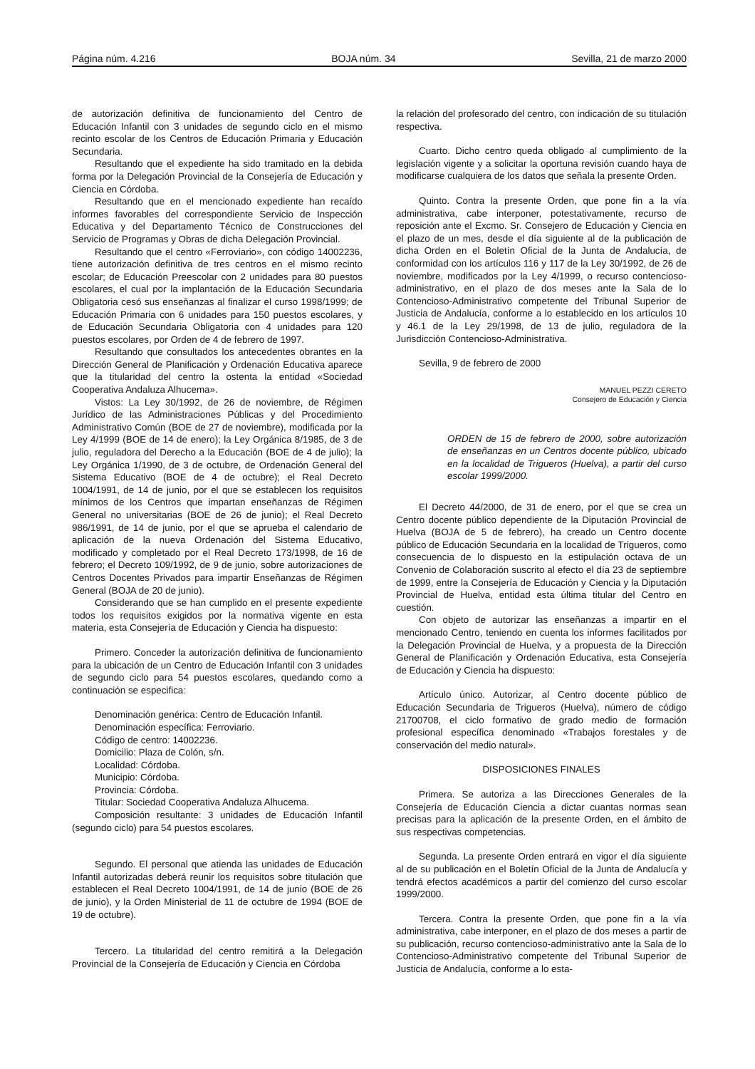Página núm. 4.216 BOJA núm. 34 Sevilla, 21 de marzo 2000
de autorización definitiva de funcionamiento del Centro de Educación Infantil con 3 unidades de segundo ciclo en el mismo recinto escolar de los Centros de Educación Primaria y Educación Secundaria.
Resultando que el expediente ha sido tramitado en la debida forma por la Delegación Provincial de la Consejería de Educación y Ciencia en Córdoba.
Resultando que en el mencionado expediente han recaído informes favorables del correspondiente Servicio de Inspección Educativa y del Departamento Técnico de Construcciones del Servicio de Programas y Obras de dicha Delegación Provincial.
Resultando que el centro «Ferroviario», con código 14002236, tiene autorización definitiva de tres centros en el mismo recinto escolar; de Educación Preescolar con 2 unidades para 80 puestos escolares, el cual por la implantación de la Educación Secundaria Obligatoria cesó sus enseñanzas al finalizar el curso 1998/1999; de Educación Primaria con 6 unidades para 150 puestos escolares, y de Educación Secundaria Obligatoria con 4 unidades para 120 puestos escolares, por Orden de 4 de febrero de 1997.
Resultando que consultados los antecedentes obrantes en la Dirección General de Planificación y Ordenación Educativa aparece que la titularidad del centro la ostenta la entidad «Sociedad Cooperativa Andaluza Alhucema».
Vistos: La Ley 30/1992, de 26 de noviembre, de Régimen Jurídico de las Administraciones Públicas y del Procedimiento Administrativo Común (BOE de 27 de noviembre), modificada por la Ley 4/1999 (BOE de 14 de enero); la Ley Orgánica 8/1985, de 3 de julio, reguladora del Derecho a la Educación (BOE de 4 de julio); la Ley Orgánica 1/1990, de 3 de octubre, de Ordenación General del Sistema Educativo (BOE de 4 de octubre); el Real Decreto 1004/1991, de 14 de junio, por el que se establecen los requisitos mínimos de los Centros que impartan enseñanzas de Régimen General no universitarias (BOE de 26 de junio); el Real Decreto 986/1991, de 14 de junio, por el que se aprueba el calendario de aplicación de la nueva Ordenación del Sistema Educativo, modificado y completado por el Real Decreto 173/1998, de 16 de febrero; el Decreto 109/1992, de 9 de junio, sobre autorizaciones de Centros Docentes Privados para impartir Enseñanzas de Régimen General (BOJA de 20 de junio).
Considerando que se han cumplido en el presente expediente todos los requisitos exigidos por la normativa vigente en esta materia, esta Consejería de Educación y Ciencia ha dispuesto:
Primero. Conceder la autorización definitiva de funcionamiento para la ubicación de un Centro de Educación Infantil con 3 unidades de segundo ciclo para 54 puestos escolares, quedando como a continuación se especifica:
Denominación genérica: Centro de Educación Infantil.
Denominación específica: Ferroviario.
Código de centro: 14002236.
Domicilio: Plaza de Colón, s/n.
Localidad: Córdoba.
Municipio: Córdoba.
Provincia: Córdoba.
Titular: Sociedad Cooperativa Andaluza Alhucema.
Composición resultante: 3 unidades de Educación Infantil (segundo ciclo) para 54 puestos escolares.
Segundo. El personal que atienda las unidades de Educación Infantil autorizadas deberá reunir los requisitos sobre titulación que establecen el Real Decreto 1004/1991, de 14 de junio (BOE de 26 de junio), y la Orden Ministerial de 11 de octubre de 1994 (BOE de 19 de octubre).
Tercero. La titularidad del centro remitirá a la Delegación Provincial de la Consejería de Educación y Ciencia en Córdoba
la relación del profesorado del centro, con indicación de su titulación respectiva.
Cuarto. Dicho centro queda obligado al cumplimiento de la legislación vigente y a solicitar la oportuna revisión cuando haya de modificarse cualquiera de los datos que señala la presente Orden.
Quinto. Contra la presente Orden, que pone fin a la vía administrativa, cabe interponer, potestativamente, recurso de reposición ante el Excmo. Sr. Consejero de Educación y Ciencia en el plazo de un mes, desde el día siguiente al de la publicación de dicha Orden en el Boletín Oficial de la Junta de Andalucía, de conformidad con los artículos 116 y 117 de la Ley 30/1992, de 26 de noviembre, modificados por la Ley 4/1999, o recurso contencioso-administrativo, en el plazo de dos meses ante la Sala de lo Contencioso-Administrativo competente del Tribunal Superior de Justicia de Andalucía, conforme a lo establecido en los artículos 10 y 46.1 de la Ley 29/1998, de 13 de julio, reguladora de la Jurisdicción Contencioso-Administrativa.
Sevilla, 9 de febrero de 2000
MANUEL PEZZI CERETO
Consejero de Educación y Ciencia
ORDEN de 15 de febrero de 2000, sobre autorización de enseñanzas en un Centros docente público, ubicado en la localidad de Trigueros (Huelva), a partir del curso escolar 1999/2000.
El Decreto 44/2000, de 31 de enero, por el que se crea un Centro docente público dependiente de la Diputación Provincial de Huelva (BOJA de 5 de febrero), ha creado un Centro docente público de Educación Secundaria en la localidad de Trigueros, como consecuencia de lo dispuesto en la estipulación octava de un Convenio de Colaboración suscrito al efecto el día 23 de septiembre de 1999, entre la Consejería de Educación y Ciencia y la Diputación Provincial de Huelva, entidad esta última titular del Centro en cuestión.
Con objeto de autorizar las enseñanzas a impartir en el mencionado Centro, teniendo en cuenta los informes facilitados por la Delegación Provincial de Huelva, y a propuesta de la Dirección General de Planificación y Ordenación Educativa, esta Consejería de Educación y Ciencia ha dispuesto:
Artículo único. Autorizar, al Centro docente público de Educación Secundaria de Trigueros (Huelva), número de código 21700708, el ciclo formativo de grado medio de formación profesional específica denominado «Trabajos forestales y de conservación del medio natural».
DISPOSICIONES FINALES
Primera. Se autoriza a las Direcciones Generales de la Consejería de Educación Ciencia a dictar cuantas normas sean precisas para la aplicación de la presente Orden, en el ámbito de sus respectivas competencias.
Segunda. La presente Orden entrará en vigor el día siguiente al de su publicación en el Boletín Oficial de la Junta de Andalucía y tendrá efectos académicos a partir del comienzo del curso escolar 1999/2000.
Tercera. Contra la presente Orden, que pone fin a la vía administrativa, cabe interponer, en el plazo de dos meses a partir de su publicación, recurso contencioso-administrativo ante la Sala de lo Contencioso-Administrativo competente del Tribunal Superior de Justicia de Andalucía, conforme a lo esta-